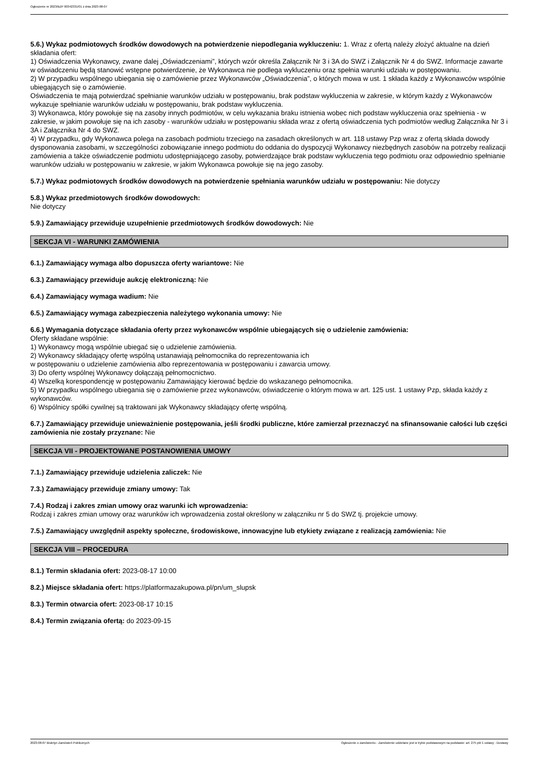Ogłoszenie nr 2023/BZP 00342331/01 z dnia 2023-08-07
5.6.) Wykaz podmiotowych środków dowodowych na potwierdzenie niepodlegania wykluczeniu: 1. Wraz z ofertą należy złożyć aktualne na dzień składania ofert:
1) Oświadczenia Wykonawcy, zwane dalej „Oświadczeniami”, których wzór określa Załącznik Nr 3 i 3A do SWZ i Załącznik Nr 4 do SWZ. Informacje zawarte w oświadczeniu będą stanowić wstępne potwierdzenie, że Wykonawca nie podlega wykluczeniu oraz spełnia warunki udziału w postępowaniu.
2) W przypadku wspólnego ubiegania się o zamówienie przez Wykonawców „Oświadczenia”, o których mowa w ust. 1 składa każdy z Wykonawców wspólnie ubiegających się o zamówienie.
Oświadczenia te mają potwierdzać spełnianie warunków udziału w postępowaniu, brak podstaw wykluczenia w zakresie, w którym każdy z Wykonawców wykazuje spełnianie warunków udziału w postępowaniu, brak podstaw wykluczenia.
3) Wykonawca, który powołuje się na zasoby innych podmiotów, w celu wykazania braku istnienia wobec nich podstaw wykluczenia oraz spełnienia - w zakresie, w jakim powołuje się na ich zasoby - warunków udziału w postępowaniu składa wraz z ofertą oświadczenia tych podmiotów według Załącznika Nr 3 i 3A i Załącznika Nr 4 do SWZ.
4) W przypadku, gdy Wykonawca polega na zasobach podmiotu trzeciego na zasadach określonych w art. 118 ustawy Pzp wraz z ofertą składa dowody dysponowania zasobami, w szczególności zobowiązanie innego podmiotu do oddania do dyspozycji Wykonawcy niezbędnych zasobów na potrzeby realizacji zamówienia a także oświadczenie podmiotu udostępniającego zasoby, potwierdzające brak podstaw wykluczenia tego podmiotu oraz odpowiednio spełnianie warunków udziału w postępowaniu w zakresie, w jakim Wykonawca powołuje się na jego zasoby.
5.7.) Wykaz podmiotowych środków dowodowych na potwierdzenie spełniania warunków udziału w postępowaniu: Nie dotyczy
5.8.) Wykaz przedmiotowych środków dowodowych:
Nie dotyczy
5.9.) Zamawiający przewiduje uzupełnienie przedmiotowych środków dowodowych: Nie
SEKCJA VI - WARUNKI ZAMÓWIENIA
6.1.) Zamawiający wymaga albo dopuszcza oferty wariantowe: Nie
6.3.) Zamawiający przewiduje aukcję elektroniczną: Nie
6.4.) Zamawiający wymaga wadium: Nie
6.5.) Zamawiający wymaga zabezpieczenia należytego wykonania umowy: Nie
6.6.) Wymagania dotyczące składania oferty przez wykonawców wspólnie ubiegających się o udzielenie zamówienia:
Oferty składane wspólnie:
1) Wykonawcy mogą wspólnie ubiegać się o udzielenie zamówienia.
2) Wykonawcy składający ofertę wspólną ustanawiają pełnomocnika do reprezentowania ich
w postępowaniu o udzielenie zamówienia albo reprezentowania w postępowaniu i zawarcia umowy.
3) Do oferty wspólnej Wykonawcy dołączają pełnomocnictwo.
4) Wszelką korespondencję w postępowaniu Zamawiający kierować będzie do wskazanego pełnomocnika.
5) W przypadku wspólnego ubiegania się o zamówienie przez wykonawców, oświadczenie o którym mowa w art. 125 ust. 1 ustawy Pzp, składa każdy z wykonawców.
6) Wspólnicy spółki cywilnej są traktowani jak Wykonawcy składający ofertę wspólną.
6.7.) Zamawiający przewiduje unieważnienie postępowania, jeśli środki publiczne, które zamierzał przeznaczyć na sfinansowanie całości lub części zamówienia nie zostały przyznane: Nie
SEKCJA VII - PROJEKTOWANE POSTANOWIENIA UMOWY
7.1.) Zamawiający przewiduje udzielenia zaliczek: Nie
7.3.) Zamawiający przewiduje zmiany umowy: Tak
7.4.) Rodzaj i zakres zmian umowy oraz warunki ich wprowadzenia:
Rodzaj i zakres zmian umowy oraz warunków ich wprowadzenia został określony w załączniku nr 5 do SWZ tj. projekcie umowy.
7.5.) Zamawiający uwzględnił aspekty społeczne, środowiskowe, innowacyjne lub etykiety związane z realizacją zamówienia: Nie
SEKCJA VIII – PROCEDURA
8.1.) Termin składania ofert: 2023-08-17 10:00
8.2.) Miejsce składania ofert: https://platformazakupowa.pl/pn/um_slupsk
8.3.) Termin otwarcia ofert: 2023-08-17 10:15
8.4.) Termin związania ofertą: do 2023-09-15
2023-08-07 Biuletyn Zamówień Publicznych Ogłoszenie o zamówieniu - Zamówienie udzielane jest w trybie podstawowym na podstawie: art. 275 pkt 1 ustawy - Dostawy